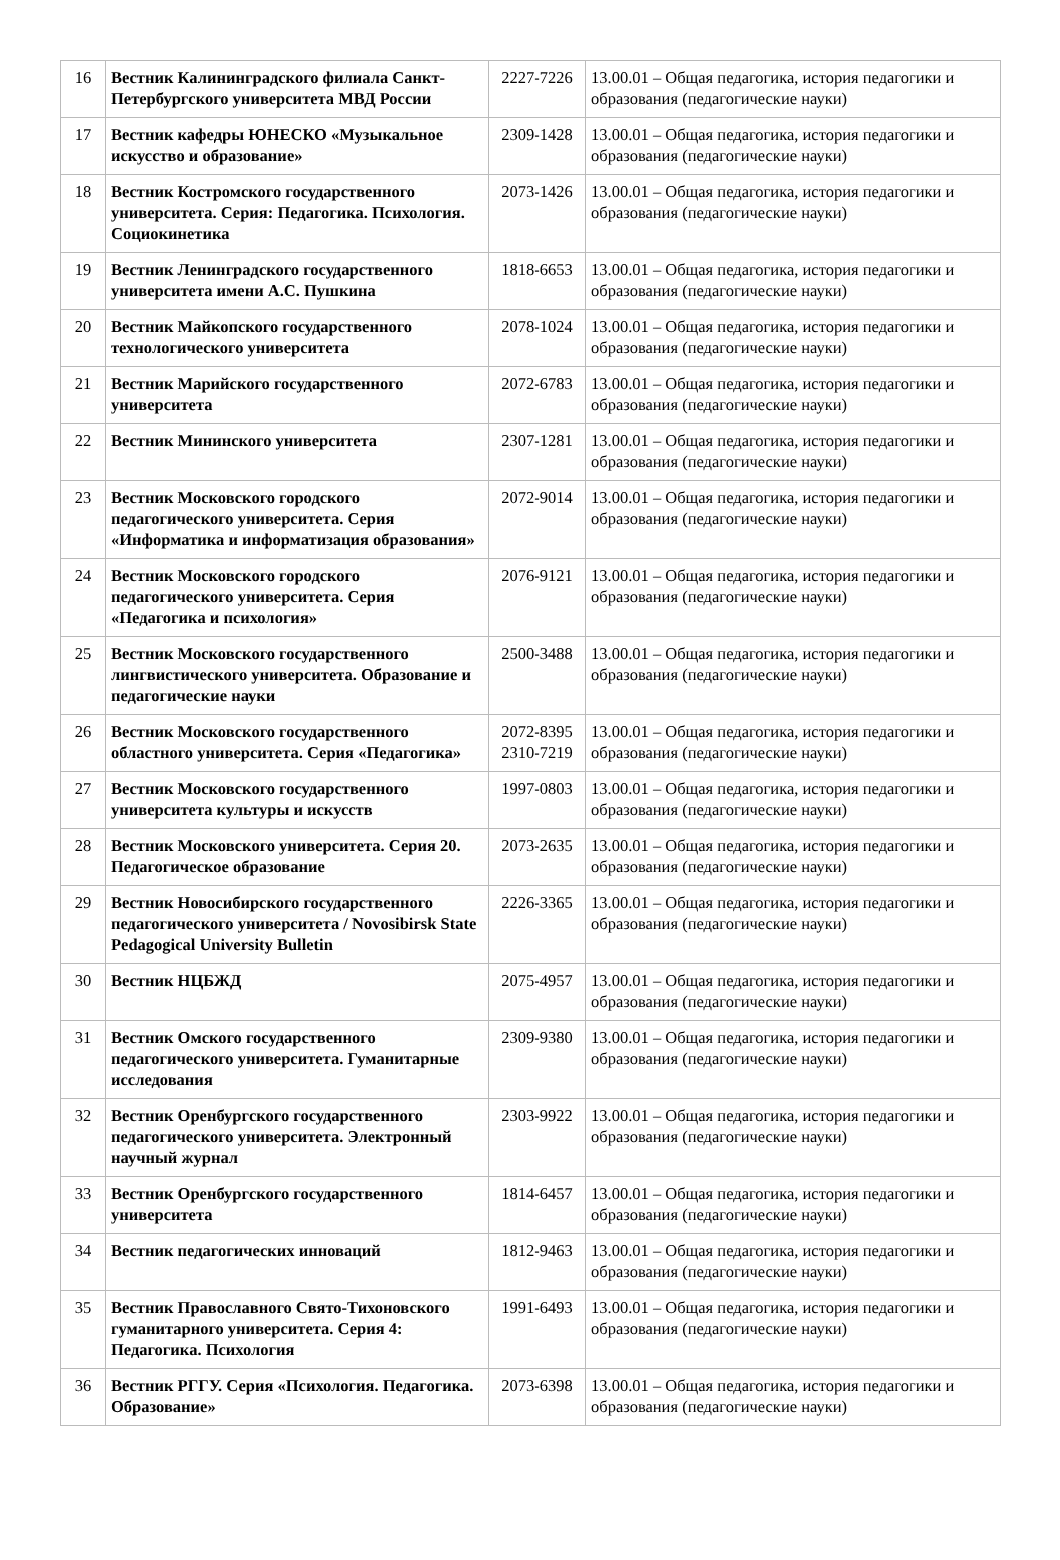| 16 | Вестник Калининградского филиала Санкт-Петербургского университета МВД России | 2227-7226 | 13.00.01 – Общая педагогика, история педагогики и образования (педагогические науки) |
| 17 | Вестник кафедры ЮНЕСКО «Музыкальное искусство и образование» | 2309-1428 | 13.00.01 – Общая педагогика, история педагогики и образования (педагогические науки) |
| 18 | Вестник Костромского государственного университета. Серия: Педагогика. Психология. Социокинетика | 2073-1426 | 13.00.01 – Общая педагогика, история педагогики и образования (педагогические науки) |
| 19 | Вестник Ленинградского государственного университета имени А.С. Пушкина | 1818-6653 | 13.00.01 – Общая педагогика, история педагогики и образования (педагогические науки) |
| 20 | Вестник Майкопского государственного технологического университета | 2078-1024 | 13.00.01 – Общая педагогика, история педагогики и образования (педагогические науки) |
| 21 | Вестник Марийского государственного университета | 2072-6783 | 13.00.01 – Общая педагогика, история педагогики и образования (педагогические науки) |
| 22 | Вестник Мининского университета | 2307-1281 | 13.00.01 – Общая педагогика, история педагогики и образования (педагогические науки) |
| 23 | Вестник Московского городского педагогического университета. Серия «Информатика и информатизация образования» | 2072-9014 | 13.00.01 – Общая педагогика, история педагогики и образования (педагогические науки) |
| 24 | Вестник Московского городского педагогического университета. Серия «Педагогика и психология» | 2076-9121 | 13.00.01 – Общая педагогика, история педагогики и образования (педагогические науки) |
| 25 | Вестник Московского государственного лингвистического университета. Образование и педагогические науки | 2500-3488 | 13.00.01 – Общая педагогика, история педагогики и образования (педагогические науки) |
| 26 | Вестник Московского государственного областного университета. Серия «Педагогика» | 2072-8395 2310-7219 | 13.00.01 – Общая педагогика, история педагогики и образования (педагогические науки) |
| 27 | Вестник Московского государственного университета культуры и искусств | 1997-0803 | 13.00.01 – Общая педагогика, история педагогики и образования (педагогические науки) |
| 28 | Вестник Московского университета. Серия 20. Педагогическое образование | 2073-2635 | 13.00.01 – Общая педагогика, история педагогики и образования (педагогические науки) |
| 29 | Вестник Новосибирского государственного педагогического университета / Novosibirsk State Pedagogical University Bulletin | 2226-3365 | 13.00.01 – Общая педагогика, история педагогики и образования (педагогические науки) |
| 30 | Вестник НЦБЖД | 2075-4957 | 13.00.01 – Общая педагогика, история педагогики и образования (педагогические науки) |
| 31 | Вестник Омского государственного педагогического университета. Гуманитарные исследования | 2309-9380 | 13.00.01 – Общая педагогика, история педагогики и образования (педагогические науки) |
| 32 | Вестник Оренбургского государственного педагогического университета. Электронный научный журнал | 2303-9922 | 13.00.01 – Общая педагогика, история педагогики и образования (педагогические науки) |
| 33 | Вестник Оренбургского государственного университета | 1814-6457 | 13.00.01 – Общая педагогика, история педагогики и образования (педагогические науки) |
| 34 | Вестник педагогических инноваций | 1812-9463 | 13.00.01 – Общая педагогика, история педагогики и образования (педагогические науки) |
| 35 | Вестник Православного Свято-Тихоновского гуманитарного университета. Серия 4: Педагогика. Психология | 1991-6493 | 13.00.01 – Общая педагогика, история педагогики и образования (педагогические науки) |
| 36 | Вестник РГГУ. Серия «Психология. Педагогика. Образование» | 2073-6398 | 13.00.01 – Общая педагогика, история педагогики и образования (педагогические науки) |